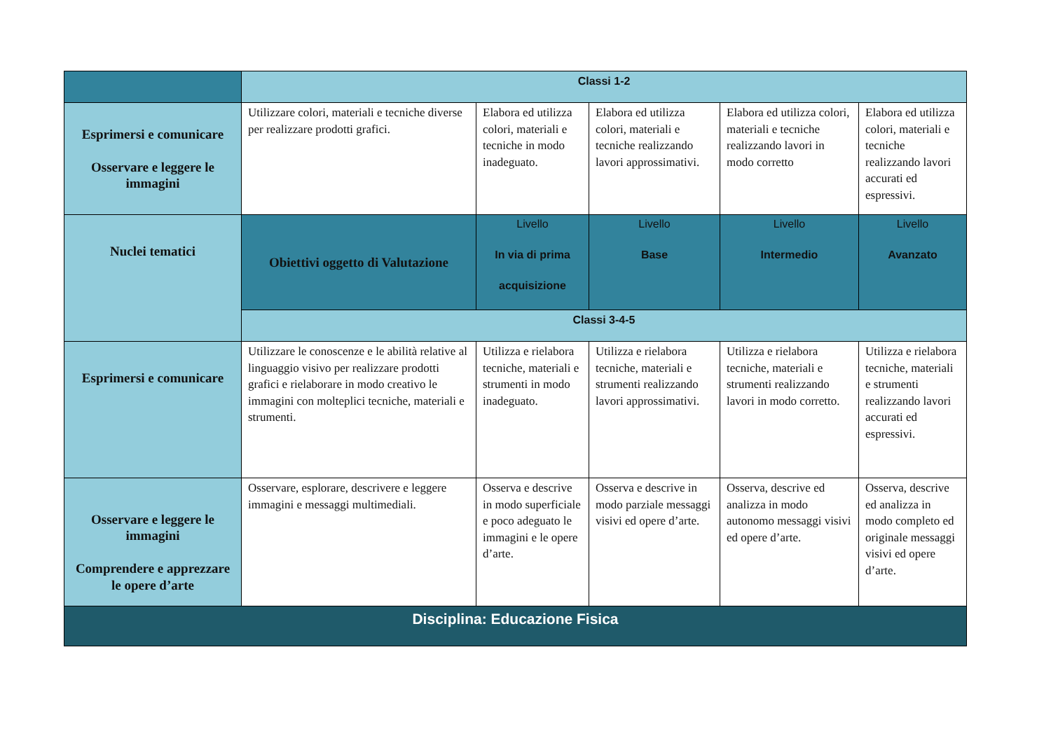| | Classi 1-2 | | | | |
| Esprimersi e comunicare Osservare e leggere le immagini | Utilizzare colori, materiali e tecniche diverse per realizzare prodotti grafici. | Elabora ed utilizza colori, materiali e tecniche in modo inadeguato. | Elabora ed utilizza colori, materiali e tecniche realizzando lavori approssimativi. | Elabora ed utilizza colori, materiali e tecniche realizzando lavori in modo corretto | Elabora ed utilizza colori, materiali e tecniche realizzando lavori accurati ed espressivi. |
| Nuclei tematici | Obiettivi oggetto di Valutazione | Livello In via di prima acquisizione | Livello Base | Livello Intermedio | Livello Avanzato |
| | Classi 3-4-5 | | | | |
| Esprimersi e comunicare | Utilizzare le conoscenze e le abilità relative al linguaggio visivo per realizzare prodotti grafici e rielaborare in modo creativo le immagini con molteplici tecniche, materiali e strumenti. | Utilizza e rielabora tecniche, materiali e strumenti in modo inadeguato. | Utilizza e rielabora tecniche, materiali e strumenti realizzando lavori approssimativi. | Utilizza e rielabora tecniche, materiali e strumenti realizzando lavori in modo corretto. | Utilizza e rielabora tecniche, materiali e strumenti realizzando lavori accurati ed espressivi. |
| Osservare e leggere le immagini Comprendere e apprezzare le opere d’arte | Osservare, esplorare, descrivere e leggere immagini e messaggi multimediali. | Osserva e descrive in modo superficiale e poco adeguato le immagini e le opere d’arte. | Osserva e descrive in modo parziale messaggi visivi ed opere d’arte. | Osserva, descrive ed analizza in modo autonomo messaggi visivi ed opere d’arte. | Osserva, descrive ed analizza in modo completo ed originale messaggi visivi ed opere d’arte. |
| Disciplina: Educazione Fisica | | | | | |